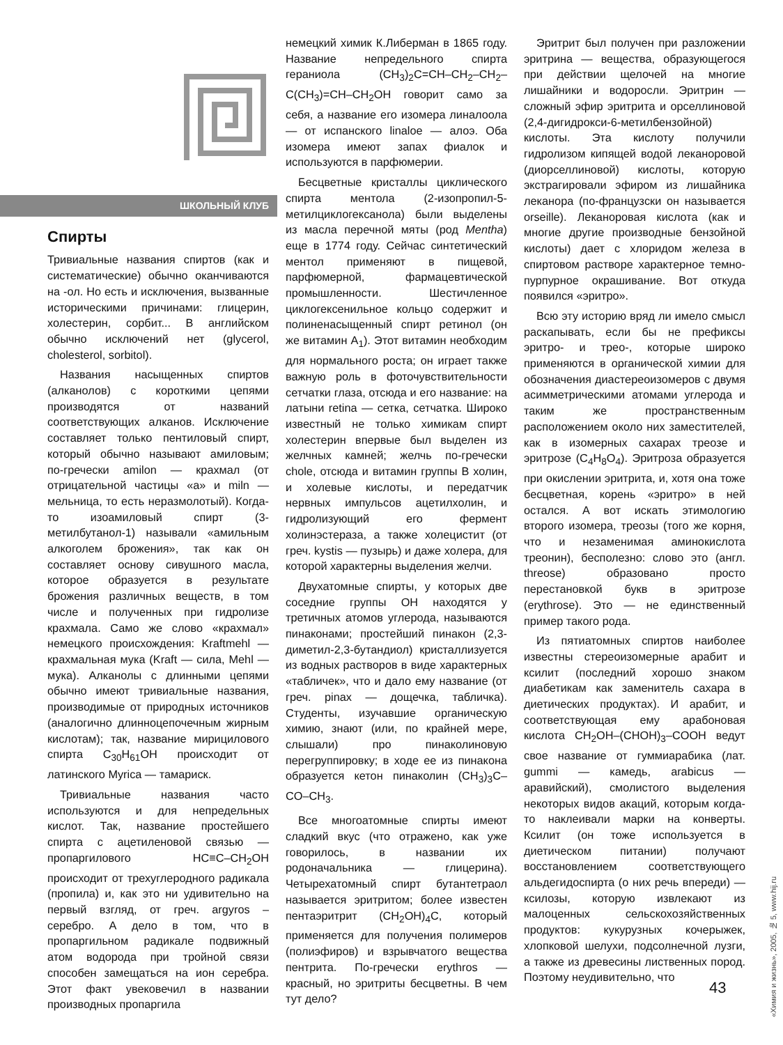ШКОЛЬНЫЙ КЛУБ
Спирты
Тривиальные названия спиртов (как и систематические) обычно оканчиваются на -ол. Но есть и исключения, вызванные историческими причинами: глицерин, холестерин, сорбит... В английском обычно исключений нет (glycerol, cholesterol, sorbitol).
Названия насыщенных спиртов (алканолов) с короткими цепями производятся от названий соответствующих алканов. Исключение составляет только пентиловый спирт, который обычно называют амиловым; по-гречески amilon — крахмал (от отрицательной частицы «а» и miln — мельница, то есть неразмолотый). Когда-то изоамиловый спирт (3-метилбутанол-1) называли «амильным алкоголем брожения», так как он составляет основу сивушного масла, которое образуется в результате брожения различных веществ, в том числе и полученных при гидролизе крахмала. Само же слово «крахмал» немецкого происхождения: Kraftmehl — крахмальная мука (Kraft — сила, Mehl — мука). Алканолы с длинными цепями обычно имеют тривиальные названия, производимые от природных источников (аналогично длинноцепочечным жирным кислотам); так, название мирицилового спирта C<sub>30</sub>H<sub>61</sub>OH происходит от латинского Myrica — тамариск.
Тривиальные названия часто используются и для непредельных кислот. Так, название простейшего спирта с ацетиленовой связью — пропаргилового HC≡C–CH<sub>2</sub>OH происходит от трехуглеродного радикала (пропила) и, как это ни удивительно на первый взгляд, от греч. argyros – серебро. А дело в том, что в пропаргильном радикале подвижный атом водорода при тройной связи способен замещаться на ион серебра. Этот факт увековечил в названии производных пропаргила
немецкий химик К.Либерман в 1865 году. Название непредельного спирта гераниола (CH<sub>3</sub>)<sub>2</sub>C=CH–CH<sub>2</sub>–CH<sub>2</sub>–C(CH<sub>3</sub>)=CH–CH<sub>2</sub>OH говорит само за себя, а название его изомера линалоола — от испанского linaloe — алоэ. Оба изомера имеют запах фиалок и используются в парфюмерии.
Бесцветные кристаллы циклического спирта ментола (2-изопропил-5-метилциклогексанола) были выделены из масла перечной мяты (род Mentha) еще в 1774 году. Сейчас синтетический ментол применяют в пищевой, парфюмерной, фармацевтической промышленности. Шестичленное циклогексенильное кольцо содержит и полиненасыщенный спирт ретинол (он же витамин A<sub>1</sub>). Этот витамин необходим для нормального роста; он играет также важную роль в фоточувствительности сетчатки глаза, отсюда и его название: на латыни retina — сетка, сетчатка. Широко известный не только химикам спирт холестерин впервые был выделен из желчных камней; желчь по-гречески chole, отсюда и витамин группы В холин, и холевые кислоты, и передатчик нервных импульсов ацетилхолин, и гидролизующий его фермент холинэстераза, а также холецистит (от греч. kystis — пузырь) и даже холера, для которой характерны выделения желчи.
Двухатомные спирты, у которых две соседние группы ОН находятся у третичных атомов углерода, называются пинаконами; простейший пинакон (2,3-диметил-2,3-бутандиол) кристаллизуется из водных растворов в виде характерных «табличек», что и дало ему название (от греч. pinax — дощечка, табличка). Студенты, изучавшие органическую химию, знают (или, по крайней мере, слышали) про пинаколиновую перегруппировку; в ходе ее из пинакона образуется кетон пинаколин (CH<sub>3</sub>)<sub>3</sub>C–CO–CH<sub>3</sub>.
Все многоатомные спирты имеют сладкий вкус (что отражено, как уже говорилось, в названии их родоначальника — глицерина). Четырехатомный спирт бутантетраол называется эритритом; более известен пентаэритрит (CH<sub>2</sub>OH)<sub>4</sub>C, который применяется для получения полимеров (полиэфиров) и взрывчатого вещества пентрита. По-гречески erythros — красный, но эритриты бесцветны. В чем тут дело?
Эритрит был получен при разложении эритрина — вещества, образующегося при действии щелочей на многие лишайники и водоросли. Эритрин — сложный эфир эритрита и орселлиновой (2,4-дигидрокси-6-метилбензойной) кислоты. Эта кислоту получили гидролизом кипящей водой леканоровой (диорселлиновой) кислоты, которую экстрагировали эфиром из лишайника леканора (по-французски он называется orseille). Леканоровая кислота (как и многие другие производные бензойной кислоты) дает с хлоридом железа в спиртовом растворе характерное темно-пурпурное окрашивание. Вот откуда появился «эритро».
Всю эту историю вряд ли имело смысл раскапывать, если бы не префиксы эритро- и трео-, которые широко применяются в органической химии для обозначения диастереоизомеров с двумя асимметрическими атомами углерода и таким же пространственным расположением около них заместителей, как в изомерных сахарах треозе и эритрозе (C<sub>4</sub>H<sub>8</sub>O<sub>4</sub>). Эритроза образуется при окислении эритрита, и, хотя она тоже бесцветная, корень «эритро» в ней остался. А вот искать этимологию второго изомера, треозы (того же корня, что и незаменимая аминокислота треонин), бесполезно: слово это (англ. threose) образовано просто перестановкой букв в эритрозе (erythrose). Это — не единственный пример такого рода.
Из пятиатомных спиртов наиболее известны стереоизомерные арабит и ксилит (последний хорошо знаком диабетикам как заменитель сахара в диетических продуктах). И арабит, и соответствующая ему арабоновая кислота CH<sub>2</sub>OH–(CHOH)<sub>3</sub>–COOH ведут свое название от гуммиарабика (лат. gummi — камедь, arabicus — аравийский), смолистого выделения некоторых видов акаций, которым когда-то наклеивали марки на конверты. Ксилит (он тоже используется в диетическом питании) получают восстановлением соответствующего альдегидоспирта (о них речь впереди) — ксилозы, которую извлекают из малоценных сельскохозяйственных продуктов: кукурузных кочерыжек, хлопковой шелухи, подсолнечной лузги, а также из древесины лиственных пород. Поэтому неудивительно, что
43
«Химия и жизнь», 2005, № 5, www.hij.ru